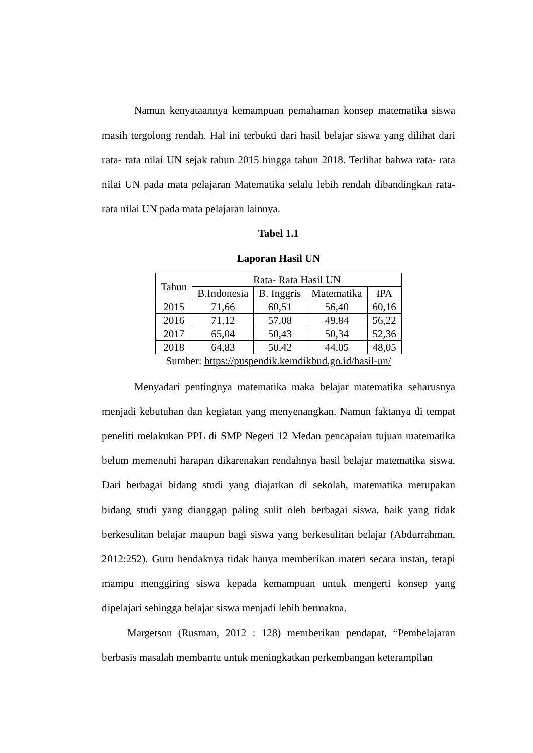Namun kenyataannya kemampuan pemahaman konsep matematika siswa masih tergolong rendah. Hal ini terbukti dari hasil belajar siswa yang dilihat dari rata- rata nilai UN sejak tahun 2015 hingga tahun 2018. Terlihat bahwa rata- rata nilai UN pada mata pelajaran Matematika selalu lebih rendah dibandingkan rata-rata nilai UN pada mata pelajaran lainnya.
Tabel 1.1
Laporan Hasil UN
| Tahun | Rata- Rata Hasil UN | | | |
| --- | --- | --- | --- | --- |
| | B.Indonesia | B. Inggris | Matematika | IPA |
| 2015 | 71,66 | 60,51 | 56,40 | 60,16 |
| 2016 | 71,12 | 57,08 | 49,84 | 56,22 |
| 2017 | 65,04 | 50,43 | 50,34 | 52,36 |
| 2018 | 64,83 | 50,42 | 44,05 | 48,05 |
Sumber: https://puspendik.kemdikbud.go.id/hasil-un/
Menyadari pentingnya matematika maka belajar matematika seharusnya menjadi kebutuhan dan kegiatan yang menyenangkan. Namun faktanya di tempat peneliti melakukan PPL di SMP Negeri 12 Medan pencapaian tujuan matematika belum memenuhi harapan dikarenakan rendahnya hasil belajar matematika siswa. Dari berbagai bidang studi yang diajarkan di sekolah, matematika merupakan bidang studi yang dianggap paling sulit oleh berbagai siswa, baik yang tidak berkesulitan belajar maupun bagi siswa yang berkesulitan belajar (Abdurrahman, 2012:252). Guru hendaknya tidak hanya memberikan materi secara instan, tetapi mampu menggiring siswa kepada kemampuan untuk mengerti konsep yang dipelajari sehingga belajar siswa menjadi lebih bermakna.
Margetson (Rusman, 2012 : 128) memberikan pendapat, “Pembelajaran berbasis masalah membantu untuk meningkatkan perkembangan keterampilan